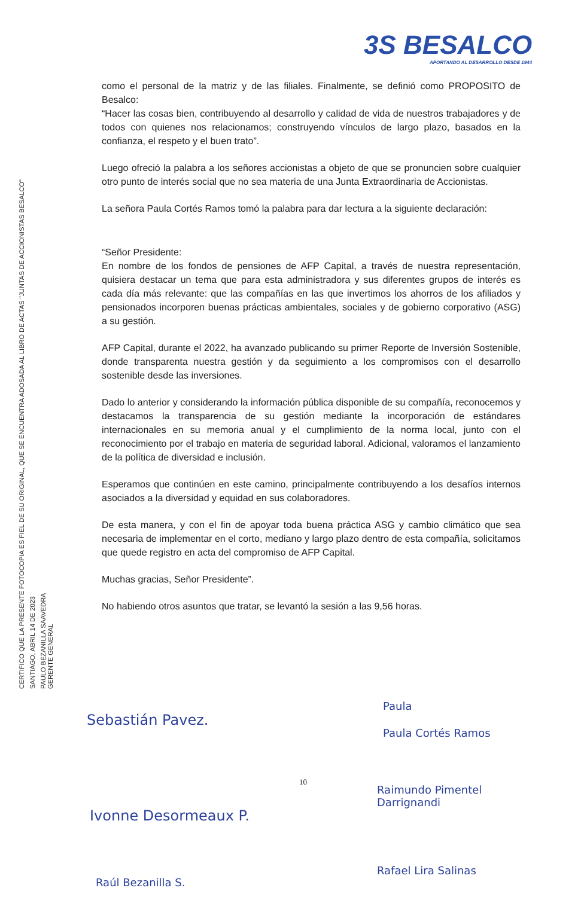3S BESALCO
APORTANDO AL DESARROLLO DESDE 1944
CERTIFICO QUE LA PRESENTE FOTOCOPIA ES FIEL DE SU ORIGINAL, QUE SE ENCUENTRA ADOSADA AL LIBRO DE ACTAS "JUNTAS DE ACCIONISTAS BESALCO"
SANTIAGO, ABRIL 14 DE 2023
PAULO BEZANILLA SAAVEDRA
GERENTE GENERAL
como el personal de la matriz y de las filiales. Finalmente, se definió como PROPOSITO de Besalco:
“Hacer las cosas bien, contribuyendo al desarrollo y calidad de vida de nuestros trabajadores y de todos con quienes nos relacionamos; construyendo vínculos de largo plazo, basados en la confianza, el respeto y el buen trato”.
Luego ofreció la palabra a los señores accionistas a objeto de que se pronuncien sobre cualquier otro punto de interés social que no sea materia de una Junta Extraordinaria de Accionistas.
La señora Paula Cortés Ramos tomó la palabra para dar lectura a la siguiente declaración:
“Señor Presidente:
En nombre de los fondos de pensiones de AFP Capital, a través de nuestra representación, quisiera destacar un tema que para esta administradora y sus diferentes grupos de interés es cada día más relevante: que las compañías en las que invertimos los ahorros de los afiliados y pensionados incorporen buenas prácticas ambientales, sociales y de gobierno corporativo (ASG) a su gestión.
AFP Capital, durante el 2022, ha avanzado publicando su primer Reporte de Inversión Sostenible, donde transparenta nuestra gestión y da seguimiento a los compromisos con el desarrollo sostenible desde las inversiones.
Dado lo anterior y considerando la información pública disponible de su compañía, reconocemos y destacamos la transparencia de su gestión mediante la incorporación de estándares internacionales en su memoria anual y el cumplimiento de la norma local, junto con el reconocimiento por el trabajo en materia de seguridad laboral. Adicional, valoramos el lanzamiento de la política de diversidad e inclusión.
Esperamos que continúen en este camino, principalmente contribuyendo a los desafíos internos asociados a la diversidad y equidad en sus colaboradores.
De esta manera, y con el fin de apoyar toda buena práctica ASG y cambio climático que sea necesaria de implementar en el corto, mediano y largo plazo dentro de esta compañía, solicitamos que quede registro en acta del compromiso de AFP Capital.
Muchas gracias, Señor Presidente”.
No habiendo otros asuntos que tratar, se levantó la sesión a las 9,56 horas.
Sebastián Pavez.
Paula
Paula Cortés Ramos
Ivonne Desormeaux P.
10
Raimundo Pimentel
Darrignandi
Raúl Bezanilla S.
Rafael Lira Salinas